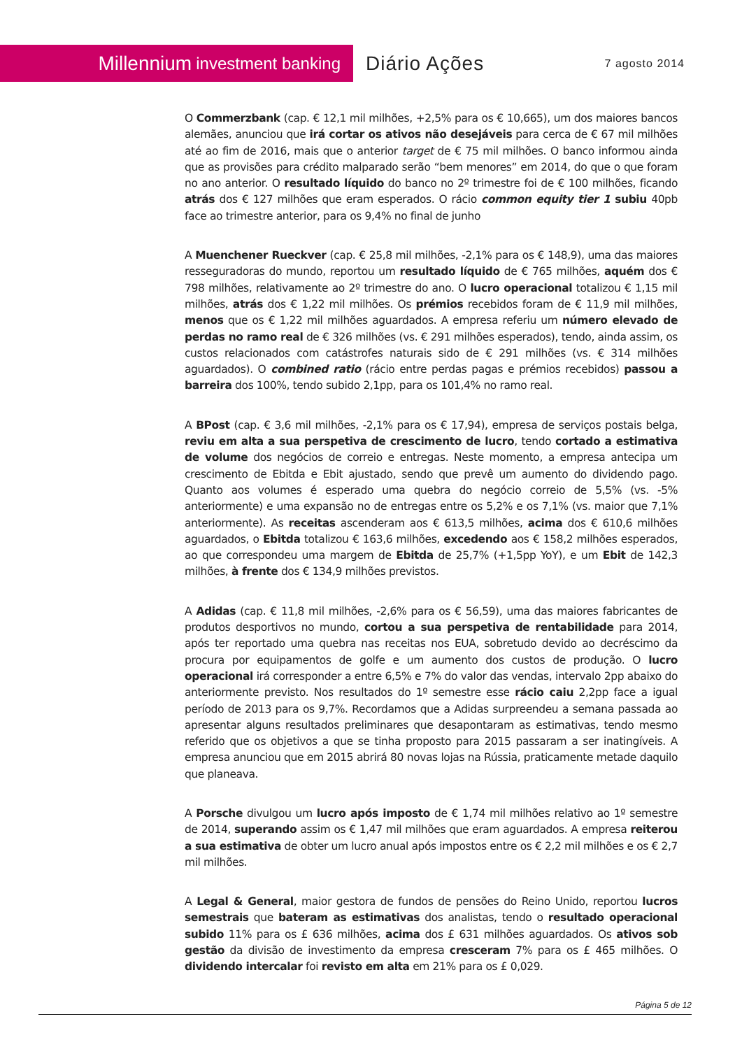Millennium investment banking
Diário Ações
7 agosto 2014
O Commerzbank (cap. € 12,1 mil milhões, +2,5% para os € 10,665), um dos maiores bancos alemães, anunciou que irá cortar os ativos não desejáveis para cerca de € 67 mil milhões até ao fim de 2016, mais que o anterior target de € 75 mil milhões. O banco informou ainda que as provisões para crédito malparado serão “bem menores” em 2014, do que o que foram no ano anterior. O resultado líquido do banco no 2º trimestre foi de € 100 milhões, ficando atrás dos € 127 milhões que eram esperados. O rácio common equity tier 1 subiu 40pb face ao trimestre anterior, para os 9,4% no final de junho
A Muenchener Rueckver (cap. € 25,8 mil milhões, -2,1% para os € 148,9), uma das maiores resseguradoras do mundo, reportou um resultado líquido de € 765 milhões, aquém dos € 798 milhões, relativamente ao 2º trimestre do ano. O lucro operacional totalizou € 1,15 mil milhões, atrás dos € 1,22 mil milhões. Os prémios recebidos foram de € 11,9 mil milhões, menos que os € 1,22 mil milhões aguardados. A empresa referiu um número elevado de perdas no ramo real de € 326 milhões (vs. € 291 milhões esperados), tendo, ainda assim, os custos relacionados com catástrofes naturais sido de € 291 milhões (vs. € 314 milhões aguardados). O combined ratio (rácio entre perdas pagas e prémios recebidos) passou a barreira dos 100%, tendo subido 2,1pp, para os 101,4% no ramo real.
A BPost (cap. € 3,6 mil milhões, -2,1% para os € 17,94), empresa de serviços postais belga, reviu em alta a sua perspetiva de crescimento de lucro, tendo cortado a estimativa de volume dos negócios de correio e entregas. Neste momento, a empresa antecipa um crescimento de Ebitda e Ebit ajustado, sendo que prevê um aumento do dividendo pago. Quanto aos volumes é esperado uma quebra do negócio correio de 5,5% (vs. -5% anteriormente) e uma expansão no de entregas entre os 5,2% e os 7,1% (vs. maior que 7,1% anteriormente). As receitas ascenderam aos € 613,5 milhões, acima dos € 610,6 milhões aguardados, o Ebitda totalizou € 163,6 milhões, excedendo aos € 158,2 milhões esperados, ao que correspondeu uma margem de Ebitda de 25,7% (+1,5pp YoY), e um Ebit de 142,3 milhões, à frente dos € 134,9 milhões previstos.
A Adidas (cap. € 11,8 mil milhões, -2,6% para os € 56,59), uma das maiores fabricantes de produtos desportivos no mundo, cortou a sua perspetiva de rentabilidade para 2014, após ter reportado uma quebra nas receitas nos EUA, sobretudo devido ao decréscimo da procura por equipamentos de golfe e um aumento dos custos de produção. O lucro operacional irá corresponder a entre 6,5% e 7% do valor das vendas, intervalo 2pp abaixo do anteriormente previsto. Nos resultados do 1º semestre esse rácio caiu 2,2pp face a igual período de 2013 para os 9,7%. Recordamos que a Adidas surpreendeu a semana passada ao apresentar alguns resultados preliminares que desapontaram as estimativas, tendo mesmo referido que os objetivos a que se tinha proposto para 2015 passaram a ser inatingíveis. A empresa anunciou que em 2015 abrirá 80 novas lojas na Rússia, praticamente metade daquilo que planeava.
A Porsche divulgou um lucro após imposto de € 1,74 mil milhões relativo ao 1º semestre de 2014, superando assim os € 1,47 mil milhões que eram aguardados. A empresa reiterou a sua estimativa de obter um lucro anual após impostos entre os € 2,2 mil milhões e os € 2,7 mil milhões.
A Legal & General, maior gestora de fundos de pensões do Reino Unido, reportou lucros semestrais que bateram as estimativas dos analistas, tendo o resultado operacional subido 11% para os £ 636 milhões, acima dos £ 631 milhões aguardados. Os ativos sob gestão da divisão de investimento da empresa cresceram 7% para os £ 465 milhões. O dividendo intercalar foi revisto em alta em 21% para os £ 0,029.
Página 5 de 12